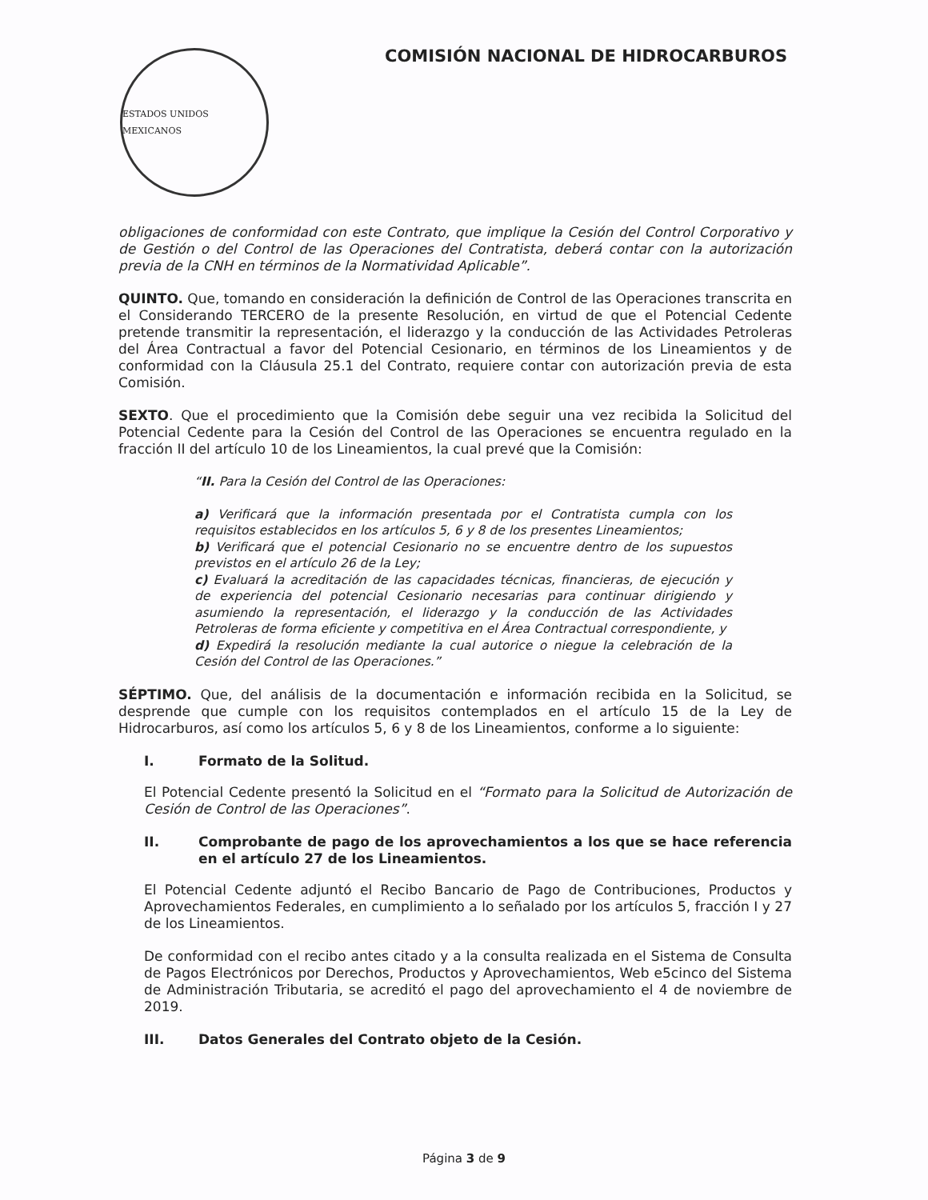ESTADOS UNIDOS MEXICANOS
COMISIÓN NACIONAL DE HIDROCARBUROS
obligaciones de conformidad con este Contrato, que implique la Cesión del Control Corporativo y de Gestión o del Control de las Operaciones del Contratista, deberá contar con la autorización previa de la CNH en términos de la Normatividad Aplicable”.
QUINTO. Que, tomando en consideración la definición de Control de las Operaciones transcrita en el Considerando TERCERO de la presente Resolución, en virtud de que el Potencial Cedente pretende transmitir la representación, el liderazgo y la conducción de las Actividades Petroleras del Área Contractual a favor del Potencial Cesionario, en términos de los Lineamientos y de conformidad con la Cláusula 25.1 del Contrato, requiere contar con autorización previa de esta Comisión.
SEXTO. Que el procedimiento que la Comisión debe seguir una vez recibida la Solicitud del Potencial Cedente para la Cesión del Control de las Operaciones se encuentra regulado en la fracción II del artículo 10 de los Lineamientos, la cual prevé que la Comisión:
“II. Para la Cesión del Control de las Operaciones:
a) Verificará que la información presentada por el Contratista cumpla con los requisitos establecidos en los artículos 5, 6 y 8 de los presentes Lineamientos;
b) Verificará que el potencial Cesionario no se encuentre dentro de los supuestos previstos en el artículo 26 de la Ley;
c) Evaluará la acreditación de las capacidades técnicas, financieras, de ejecución y de experiencia del potencial Cesionario necesarias para continuar dirigiendo y asumiendo la representación, el liderazgo y la conducción de las Actividades Petroleras de forma eficiente y competitiva en el Área Contractual correspondiente, y
d) Expedirá la resolución mediante la cual autorice o niegue la celebración de la Cesión del Control de las Operaciones.”
SÉPTIMO. Que, del análisis de la documentación e información recibida en la Solicitud, se desprende que cumple con los requisitos contemplados en el artículo 15 de la Ley de Hidrocarburos, así como los artículos 5, 6 y 8 de los Lineamientos, conforme a lo siguiente:
I. Formato de la Solitud.
El Potencial Cedente presentó la Solicitud en el “Formato para la Solicitud de Autorización de Cesión de Control de las Operaciones”.
II. Comprobante de pago de los aprovechamientos a los que se hace referencia en el artículo 27 de los Lineamientos.
El Potencial Cedente adjuntó el Recibo Bancario de Pago de Contribuciones, Productos y Aprovechamientos Federales, en cumplimiento a lo señalado por los artículos 5, fracción I y 27 de los Lineamientos.
De conformidad con el recibo antes citado y a la consulta realizada en el Sistema de Consulta de Pagos Electrónicos por Derechos, Productos y Aprovechamientos, Web e5cinco del Sistema de Administración Tributaria, se acreditó el pago del aprovechamiento el 4 de noviembre de 2019.
III. Datos Generales del Contrato objeto de la Cesión.
Página 3 de 9